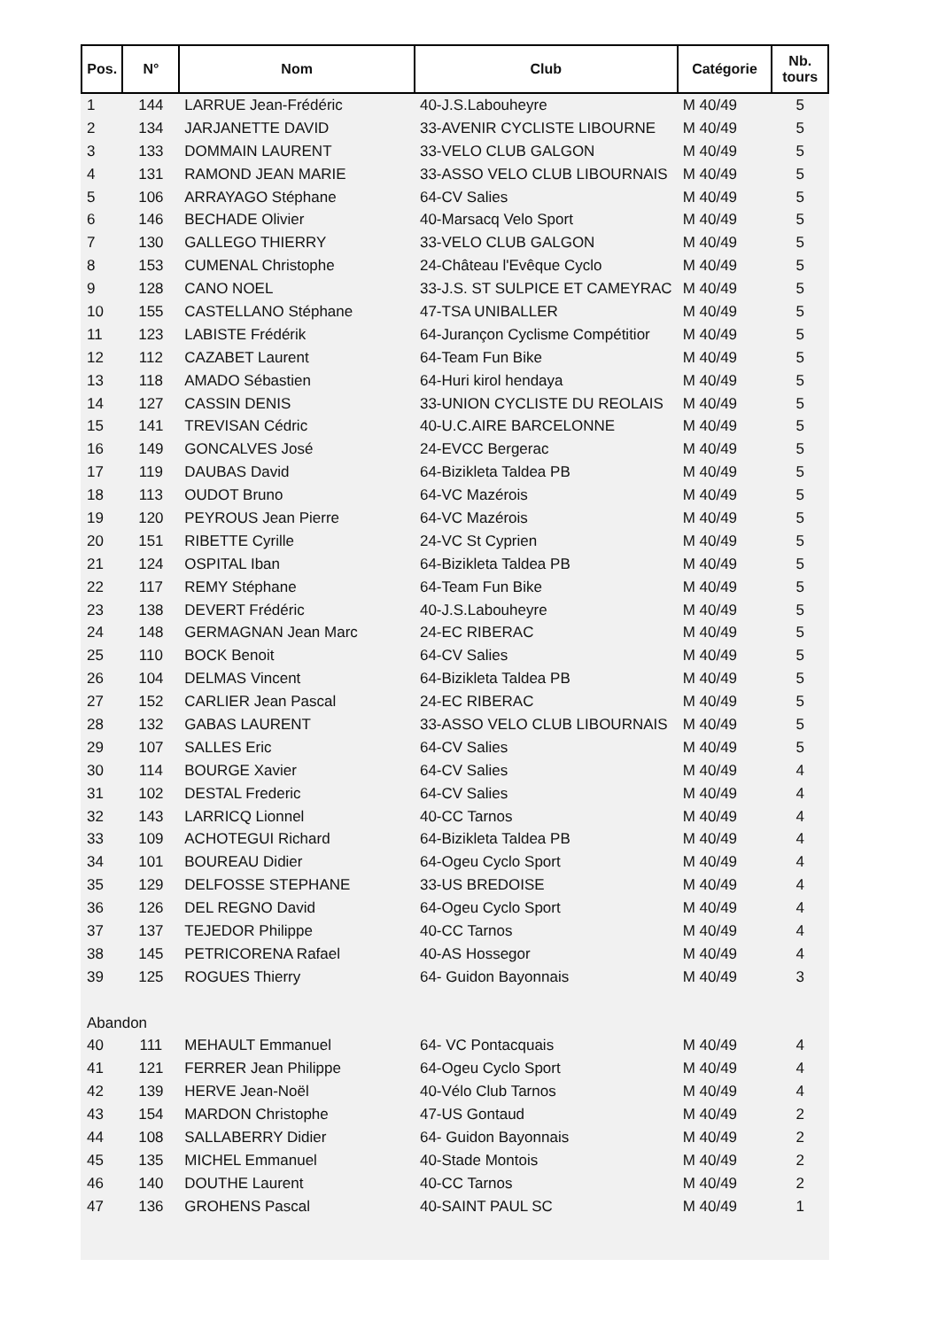| Pos. | N° | Nom | Club | Catégorie | Nb. tours |
| --- | --- | --- | --- | --- | --- |
| 1 | 144 | LARRUE Jean-Frédéric | 40-J.S.Labouheyre | M 40/49 | 5 |
| 2 | 134 | JARJANETTE DAVID | 33-AVENIR CYCLISTE LIBOURNE | M 40/49 | 5 |
| 3 | 133 | DOMMAIN LAURENT | 33-VELO CLUB GALGON | M 40/49 | 5 |
| 4 | 131 | RAMOND JEAN MARIE | 33-ASSO VELO CLUB LIBOURNAIS | M 40/49 | 5 |
| 5 | 106 | ARRAYAGO Stéphane | 64-CV Salies | M 40/49 | 5 |
| 6 | 146 | BECHADE Olivier | 40-Marsacq Velo Sport | M 40/49 | 5 |
| 7 | 130 | GALLEGO THIERRY | 33-VELO CLUB GALGON | M 40/49 | 5 |
| 8 | 153 | CUMENAL Christophe | 24-Château l'Evêque Cyclo | M 40/49 | 5 |
| 9 | 128 | CANO NOEL | 33-J.S. ST SULPICE ET CAMEYRAC | M 40/49 | 5 |
| 10 | 155 | CASTELLANO Stéphane | 47-TSA UNIBALLER | M 40/49 | 5 |
| 11 | 123 | LABISTE Frédérik | 64-Jurançon Cyclisme Compétitior | M 40/49 | 5 |
| 12 | 112 | CAZABET Laurent | 64-Team Fun Bike | M 40/49 | 5 |
| 13 | 118 | AMADO Sébastien | 64-Huri kirol hendaya | M 40/49 | 5 |
| 14 | 127 | CASSIN DENIS | 33-UNION CYCLISTE DU REOLAIS | M 40/49 | 5 |
| 15 | 141 | TREVISAN Cédric | 40-U.C.AIRE BARCELONNE | M 40/49 | 5 |
| 16 | 149 | GONCALVES José | 24-EVCC Bergerac | M 40/49 | 5 |
| 17 | 119 | DAUBAS David | 64-Bizikleta Taldea PB | M 40/49 | 5 |
| 18 | 113 | OUDOT Bruno | 64-VC Mazérois | M 40/49 | 5 |
| 19 | 120 | PEYROUS Jean Pierre | 64-VC Mazérois | M 40/49 | 5 |
| 20 | 151 | RIBETTE Cyrille | 24-VC St Cyprien | M 40/49 | 5 |
| 21 | 124 | OSPITAL Iban | 64-Bizikleta Taldea PB | M 40/49 | 5 |
| 22 | 117 | REMY Stéphane | 64-Team Fun Bike | M 40/49 | 5 |
| 23 | 138 | DEVERT Frédéric | 40-J.S.Labouheyre | M 40/49 | 5 |
| 24 | 148 | GERMAGNAN Jean Marc | 24-EC RIBERAC | M 40/49 | 5 |
| 25 | 110 | BOCK Benoit | 64-CV Salies | M 40/49 | 5 |
| 26 | 104 | DELMAS Vincent | 64-Bizikleta Taldea PB | M 40/49 | 5 |
| 27 | 152 | CARLIER Jean Pascal | 24-EC RIBERAC | M 40/49 | 5 |
| 28 | 132 | GABAS LAURENT | 33-ASSO VELO CLUB LIBOURNAIS | M 40/49 | 5 |
| 29 | 107 | SALLES Eric | 64-CV Salies | M 40/49 | 5 |
| 30 | 114 | BOURGE Xavier | 64-CV Salies | M 40/49 | 4 |
| 31 | 102 | DESTAL Frederic | 64-CV Salies | M 40/49 | 4 |
| 32 | 143 | LARRICQ Lionnel | 40-CC Tarnos | M 40/49 | 4 |
| 33 | 109 | ACHOTEGUI Richard | 64-Bizikleta Taldea PB | M 40/49 | 4 |
| 34 | 101 | BOUREAU Didier | 64-Ogeu Cyclo Sport | M 40/49 | 4 |
| 35 | 129 | DELFOSSE STEPHANE | 33-US BREDOISE | M 40/49 | 4 |
| 36 | 126 | DEL REGNO David | 64-Ogeu Cyclo Sport | M 40/49 | 4 |
| 37 | 137 | TEJEDOR Philippe | 40-CC Tarnos | M 40/49 | 4 |
| 38 | 145 | PETRICORENA Rafael | 40-AS Hossegor | M 40/49 | 4 |
| 39 | 125 | ROGUES Thierry | 64- Guidon Bayonnais | M 40/49 | 3 |
| Abandon | | | | | |
| 40 | 111 | MEHAULT Emmanuel | 64- VC Pontacquais | M 40/49 | 4 |
| 41 | 121 | FERRER Jean Philippe | 64-Ogeu Cyclo Sport | M 40/49 | 4 |
| 42 | 139 | HERVE Jean-Noël | 40-Vélo Club Tarnos | M 40/49 | 4 |
| 43 | 154 | MARDON Christophe | 47-US Gontaud | M 40/49 | 2 |
| 44 | 108 | SALLABERRY Didier | 64- Guidon Bayonnais | M 40/49 | 2 |
| 45 | 135 | MICHEL Emmanuel | 40-Stade Montois | M 40/49 | 2 |
| 46 | 140 | DOUTHE Laurent | 40-CC Tarnos | M 40/49 | 2 |
| 47 | 136 | GROHENS Pascal | 40-SAINT PAUL SC | M 40/49 | 1 |